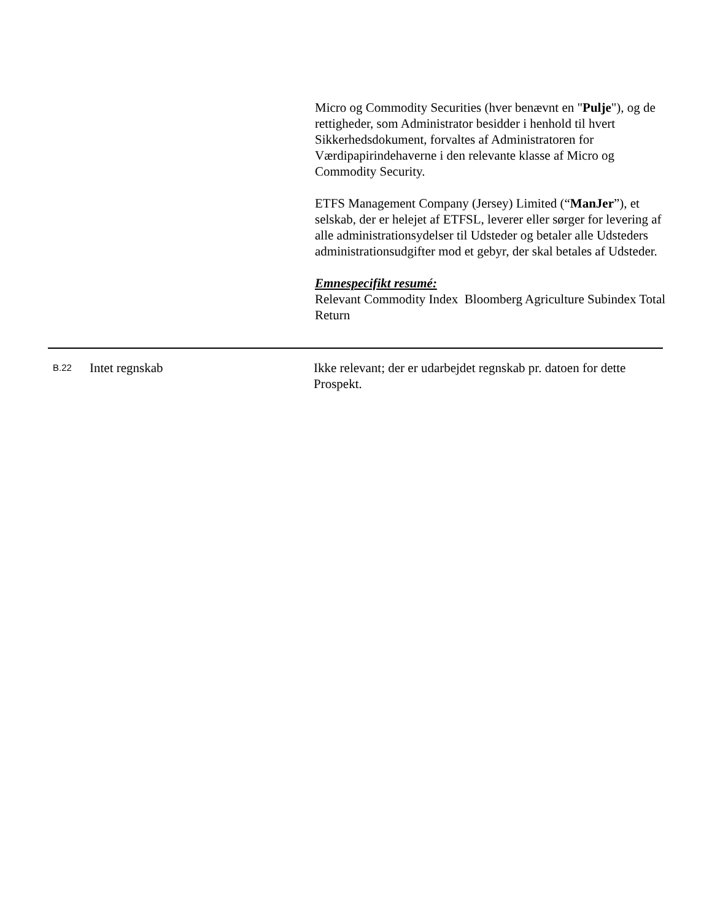Micro og Commodity Securities (hver benævnt en "Pulje"), og de rettigheder, som Administrator besidder i henhold til hvert Sikkerhedsdokument, forvaltes af Administratoren for Værdipapirindehaverne i den relevante klasse af Micro og Commodity Security.
ETFS Management Company (Jersey) Limited (“ManJer”), et selskab, der er helejet af ETFSL, leverer eller sørger for levering af alle administrationsydelser til Udsteder og betaler alle Udsteders administrationsudgifter mod et gebyr, der skal betales af Udsteder.
Emnespecifikt resumé:
Relevant Commodity Index Bloomberg Agriculture Subindex Total Return
| B.22 | Intet regnskab | Ikke relevant; der er udarbejdet regnskab pr. datoen for dette Prospekt. |